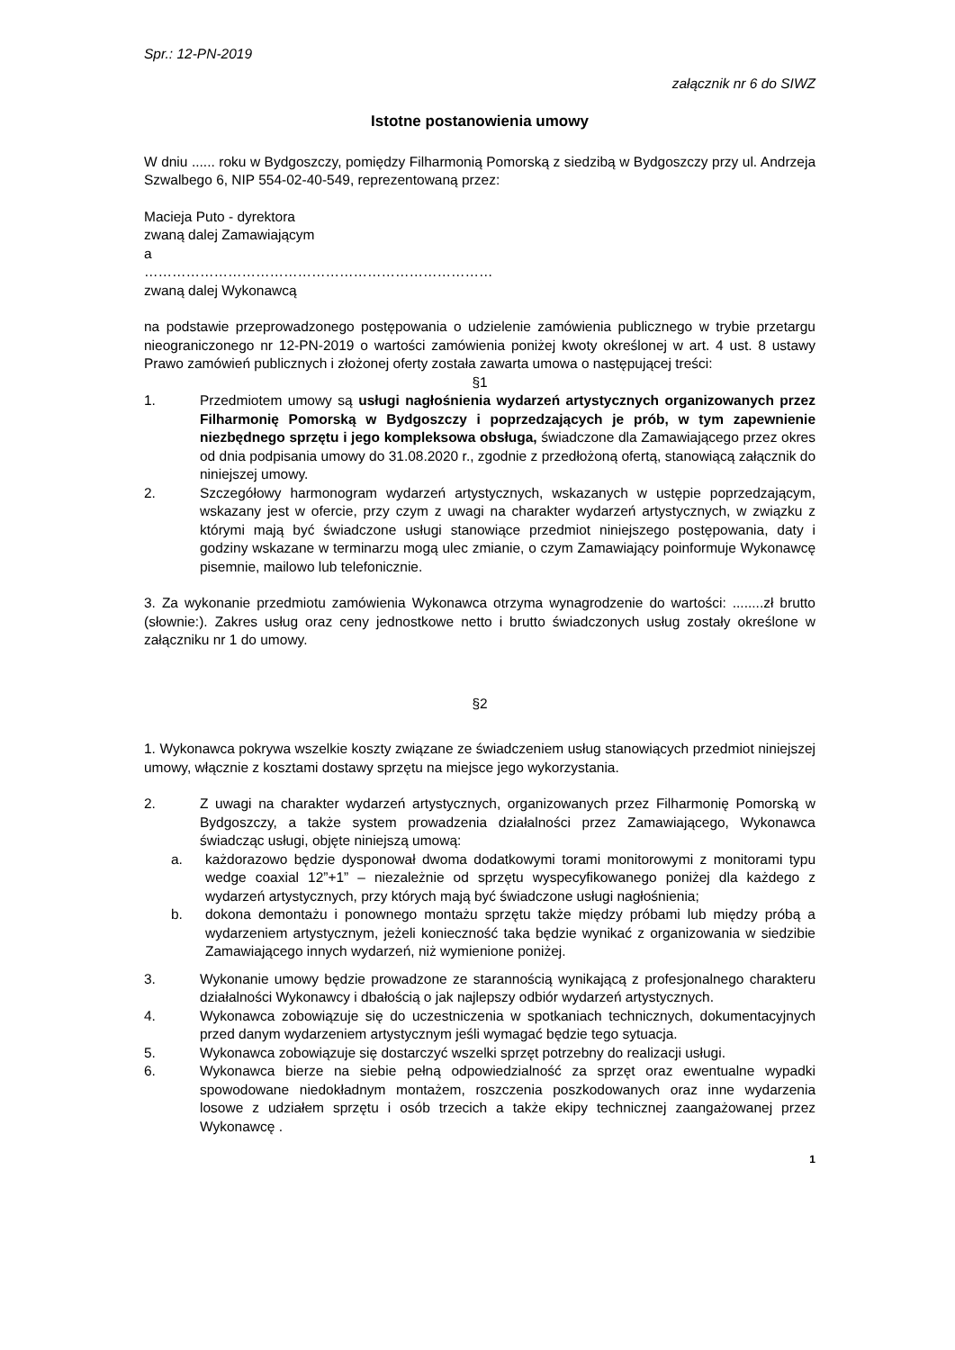Spr.: 12-PN-2019
załącznik nr 6 do SIWZ
Istotne postanowienia umowy
W dniu ...... roku w Bydgoszczy, pomiędzy Filharmonią Pomorską z siedzibą w Bydgoszczy przy ul. Andrzeja Szwalbego 6, NIP 554-02-40-549, reprezentowaną przez:
Macieja Puto - dyrektora
zwaną dalej Zamawiającym
a
…………………………………………………………………
zwaną dalej Wykonawcą
na podstawie przeprowadzonego postępowania o udzielenie zamówienia publicznego w trybie przetargu nieograniczonego nr 12-PN-2019 o wartości zamówienia poniżej kwoty określonej w art. 4 ust. 8 ustawy Prawo zamówień publicznych i złożonej oferty została zawarta umowa o następującej treści:
§1
1. Przedmiotem umowy są usługi nagłośnienia wydarzeń artystycznych organizowanych przez Filharmonię Pomorską w Bydgoszczy i poprzedzających je prób, w tym zapewnienie niezbędnego sprzętu i jego kompleksowa obsługa, świadczone dla Zamawiającego przez okres od dnia podpisania umowy do 31.08.2020 r., zgodnie z przedłożoną ofertą, stanowiącą załącznik do niniejszej umowy.
2. Szczegółowy harmonogram wydarzeń artystycznych, wskazanych w ustępie poprzedzającym, wskazany jest w ofercie, przy czym z uwagi na charakter wydarzeń artystycznych, w związku z którymi mają być świadczone usługi stanowiące przedmiot niniejszego postępowania, daty i godziny wskazane w terminarzu mogą ulec zmianie, o czym Zamawiający poinformuje Wykonawcę pisemnie, mailowo lub telefonicznie.
3. Za wykonanie przedmiotu zamówienia Wykonawca otrzyma wynagrodzenie do wartości: ........zł brutto (słownie:). Zakres usług oraz ceny jednostkowe netto i brutto świadczonych usług zostały określone w załączniku nr 1 do umowy.
§2
1. Wykonawca pokrywa wszelkie koszty związane ze świadczeniem usług stanowiących przedmiot niniejszej umowy, włącznie z kosztami dostawy sprzętu na miejsce jego wykorzystania.
2. Z uwagi na charakter wydarzeń artystycznych, organizowanych przez Filharmonię Pomorską w Bydgoszczy, a także system prowadzenia działalności przez Zamawiającego, Wykonawca świadcząc usługi, objęte niniejszą umową:
a. każdorazowo będzie dysponował dwoma dodatkowymi torami monitorowymi z monitorami typu wedge coaxial 12”+1” – niezależnie od sprzętu wyspecyfikowanego poniżej dla każdego z wydarzeń artystycznych, przy których mają być świadczone usługi nagłośnienia;
b. dokona demontażu i ponownego montażu sprzętu także między próbami lub między próbą a wydarzeniem artystycznym, jeżeli konieczność taka będzie wynikać z organizowania w siedzibie Zamawiającego innych wydarzeń, niż wymienione poniżej.
3. Wykonanie umowy będzie prowadzone ze starannością wynikającą z profesjonalnego charakteru działalności Wykonawcy i dbałością o jak najlepszy odbiór wydarzeń artystycznych.
4. Wykonawca zobowiązuje się do uczestniczenia w spotkaniach technicznych, dokumentacyjnych przed danym wydarzeniem artystycznym jeśli wymagać będzie tego sytuacja.
5. Wykonawca zobowiązuje się dostarczyć wszelki sprzęt potrzebny do realizacji usługi.
6. Wykonawca bierze na siebie pełną odpowiedzialność za sprzęt oraz ewentualne wypadki spowodowane niedokładnym montażem, roszczenia poszkodowanych oraz inne wydarzenia losowe z udziałem sprzętu i osób trzecich a także ekipy technicznej zaangażowanej przez Wykonawcę .
1